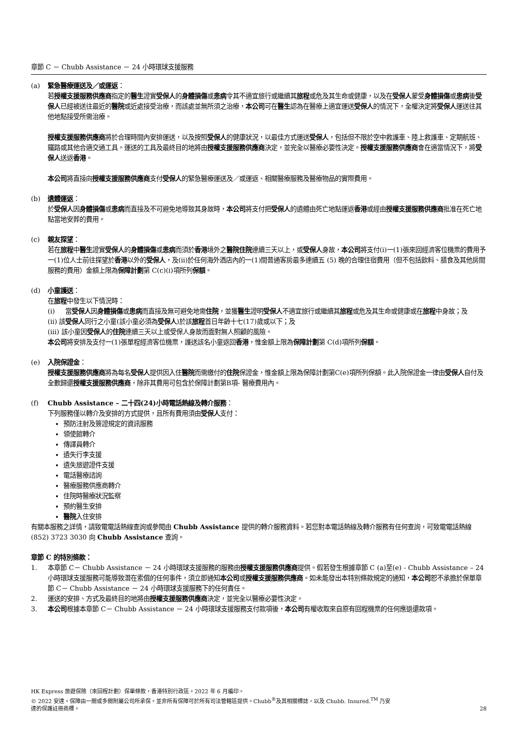章節 C － Chubb Assistance － 24 小時環球支援服務
(a) 緊急醫療運送及／或運返：
若授權支援服務供應商指定的醫生證實受保人的身體損傷或患病令其不適宜旅行或繼續其旅程或危及其生命或健康，以及在受保人蒙受身體損傷或患病後受保人已經被送往最近的醫院或近處接受治療，而該處並無所須之治療，本公司可在醫生認為在醫療上適宜運送受保人的情況下，全權決定將受保人運送往其他地點接受所需治療。
授權支援服務供應商將於合理時間內安排運送，以及按照受保人的健康狀況，以最佳方式運送受保人，包括但不限於空中救護車、陸上救護車、定期航班、鐵路或其他合適交通工具。運送的工具及最終目的地將由授權支援服務供應商決定，並完全以醫療必要性決定。授權支援服務供應商會在適當情況下，將受保人送返香港。
本公司將直接向授權支援服務供應商支付受保人的緊急醫療運送及／或運返、相關醫療服務及醫療物品的實際費用。
(b) 遺體運返：
於受保人因身體損傷或患病而直接及不可避免地導致其身故時，本公司將支付把受保人的遺體由死亡地點運返香港或經由授權支援服務供應商批准在死亡地點當地安葬的費用。
(c) 親友探望：
若在旅程中醫生證實受保人的身體損傷或患病而須於香港境外之醫院住院連續三天以上，或受保人身故，本公司將支付(i)一(1)張來回經濟客位機票的費用予一(1)位人士前往探望於香港以外的受保人，及(ii)於任何海外酒店內的一(1)間普通客房最多連續五 (5) 晚的合理住宿費用（但不包括飲料、膳食及其他房間服務的費用）金額上限為保障計劃第 C(c)(i)項所列保額。
(d) 小童護送：
在旅程中發生以下情況時：
(i) 當受保人因身體損傷或患病而直接及無可避免地需住院，並獲醫生證明受保人不適宜旅行或繼續其旅程或危及其生命或健康或在旅程中身故；及
(ii) 該受保人同行之小童(該小童必須為受保人)於該旅程首日年齡十七(17)歲或以下；及
(iii) 該小童因受保人的住院連續三天以上或受保人身故而面對無人照顧的風險。
本公司將安排及支付一(1)張單程經濟客位機票，護送該名小童返回香港，惟金額上限為保障計劃第 C(d)項所列保額。
(e) 入院保證金：
授權支援服務供應商將為每名受保人提供因入住醫院而需繳付的住院保證金，惟金額上限為保障計劃第C(e)項所列保額。此入院保證金一律由受保人自付及全數歸還授權支援服務供應商，除非其費用可包含於保障計劃第B項- 醫療費用內。
(f) Chubb Assistance – 二十四(24)小時電話熱線及轉介服務：
下列服務僅以轉介及安排的方式提供，且所有費用須由受保人支付：
預防注射及簽證規定的資訊服務
領使館轉介
傳譯員轉介
遺失行李支援
遺失旅遊證件支援
電話醫療諮詢
醫療服務供應商轉介
住院時醫療狀況監察
預約醫生安排
醫院入住安排
有關本服務之詳情，請致電電話熱線查詢或參閱由 Chubb Assistance 提供的轉介服務資料。若您對本電話熱線及轉介服務有任何查詢，可致電電話熱線 (852) 3723 3030 向 Chubb Assistance 查詢。
章節 C 的特別條款：
1. 本章節 C－ Chubb Assistance － 24 小時環球支援服務的服務由授權支援服務供應商提供。假若發生根據章節 C (a)至(e) - Chubb Assistance – 24 小時環球支援服務可能導致潛在索償的任何事件，須立即通知本公司或授權支援服務供應商。如未能發出本特別條款規定的通知，本公司恕不承擔於保單章節 C－ Chubb Assistance － 24 小時環球支援服務下的任何責任。
2. 運送的安排、方式及最終目的地將由授權支援服務供應商決定，並完全以醫療必要性決定。
3. 本公司根據本章節 C－ Chubb Assistance － 24 小時環球支援服務支付款項後，本公司有權收取來自原有回程機票的任何應退還款項。
HK Express 旅遊保險（來回程計劃）保單條款，香港特別行政區。2022 年 6 月編印。
© 2022 安達。保障由一間或多間附屬公司所承保。並非所有保障可於所有司法管轄區提供。Chubb<sup>®</sup>及其相關標誌，以及 Chubb. Insured.<sup>TM</sup> 乃安
達的保護註冊商標。
28